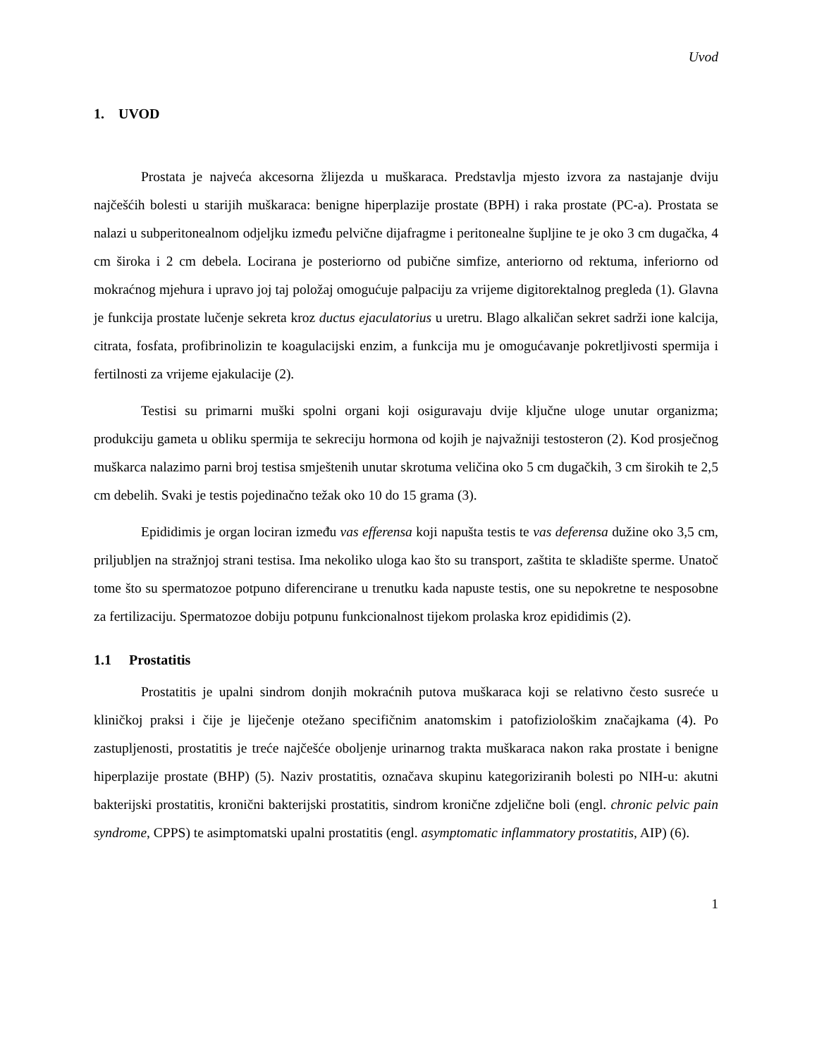Uvod
1. UVOD
Prostata je najveća akcesorna žlijezda u muškaraca. Predstavlja mjesto izvora za nastajanje dviju najčešćih bolesti u starijih muškaraca: benigne hiperplazije prostate (BPH) i raka prostate (PC-a). Prostata se nalazi u subperitonealnom odjeljku između pelvične dijafragme i peritonealne šupljine te je oko 3 cm dugačka, 4 cm široka i 2 cm debela. Locirana je posteriorno od pubične simfize, anteriorno od rektuma, inferiorno od mokraćnog mjehura i upravo joj taj položaj omogućuje palpaciju za vrijeme digitorektalnog pregleda (1). Glavna je funkcija prostate lučenje sekreta kroz ductus ejaculatorius u uretru. Blago alkaličan sekret sadrži ione kalcija, citrata, fosfata, profibrinolizin te koagulacijski enzim, a funkcija mu je omogućavanje pokretljivosti spermija i fertilnosti za vrijeme ejakulacije (2).
Testisi su primarni muški spolni organi koji osiguravaju dvije ključne uloge unutar organizma; produkciju gameta u obliku spermija te sekreciju hormona od kojih je najvažniji testosteron (2). Kod prosječnog muškarca nalazimo parni broj testisa smještenih unutar skrotuma veličina oko 5 cm dugačkih, 3 cm širokih te 2,5 cm debelih. Svaki je testis pojedinačno težak oko 10 do 15 grama (3).
Epididimis je organ lociran između vas efferensa koji napušta testis te vas deferensa dužine oko 3,5 cm, priljubljen na stražnjoj strani testisa. Ima nekoliko uloga kao što su transport, zaštita te skladište sperme. Unatoč tome što su spermatozoe potpuno diferencirane u trenutku kada napuste testis, one su nepokretne te nesposobne za fertilizaciju. Spermatozoe dobiju potpunu funkcionalnost tijekom prolaska kroz epididimis (2).
1.1 Prostatitis
Prostatitis je upalni sindrom donjih mokraćnih putova muškaraca koji se relativno često susreće u kliničkoj praksi i čije je liječenje otežano specifičnim anatomskim i patofiziološkim značajkama (4). Po zastupljenosti, prostatitis je treće najčešće oboljenje urinarnog trakta muškaraca nakon raka prostate i benigne hiperplazije prostate (BHP) (5). Naziv prostatitis, označava skupinu kategoriziranih bolesti po NIH-u: akutni bakterijski prostatitis, kronični bakterijski prostatitis, sindrom kronične zdjelične boli (engl. chronic pelvic pain syndrome, CPPS) te asimptomatski upalni prostatitis (engl. asymptomatic inflammatory prostatitis, AIP) (6).
1